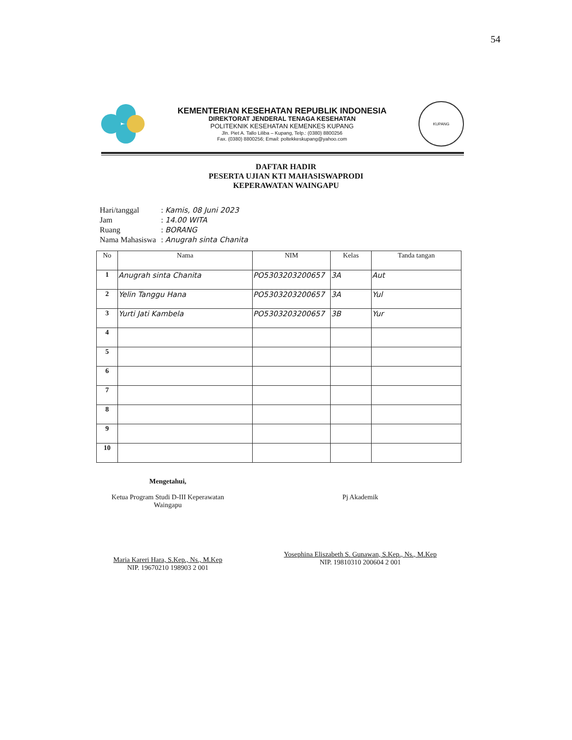54
KEMENTERIAN KESEHATAN REPUBLIK INDONESIA
DIREKTORAT JENDERAL TENAGA KESEHATAN
POLITEKNIK KESEHATAN KEMENKES KUPANG
Jln. Piet A. Tallo Liliba – Kupang, Telp.: (0380) 8800256
Fax. (0380) 8800256; Email: poltekkeskupang@yahoo.com
KUPANG
DAFTAR HADIR
PESERTA UJIAN KTI MAHASISWAPRODI
KEPERAWATAN WAINGAPU
| Hari/tanggal | : Kamis, 08 Juni 2023 |
| Jam | : 14.00 WITA |
| Ruang | : BORANG |
| Nama Mahasiswa | : Anugrah sinta Chanita |
| No | Nama | NIM | Kelas | Tanda tangan |
| --- | --- | --- | --- | --- |
| 1 | Anugrah sinta Chanita | PO5303203200657 | 3A | Aut |
| 2 | Yelin Tanggu Hana | PO5303203200657 | 3A | Yul |
| 3 | Yurti Jati Kambela | PO5303203200657 | 3B | Yur |
| 4 | | | | |
| 5 | | | | |
| 6 | | | | |
| 7 | | | | |
| 8 | | | | |
| 9 | | | | |
| 10 | | | | |
Mengetahui,
Ketua Program Studi D-III Keperawatan
Waingapu
Maria Kareri Hara, S.Kep., Ns., M.Kep
NIP. 19670210 198903 2 001
Pj Akademik
Yosephina Eliszabeth S. Gunawan, S.Kep., Ns., M.Kep
NIP. 19810310 200604 2 001